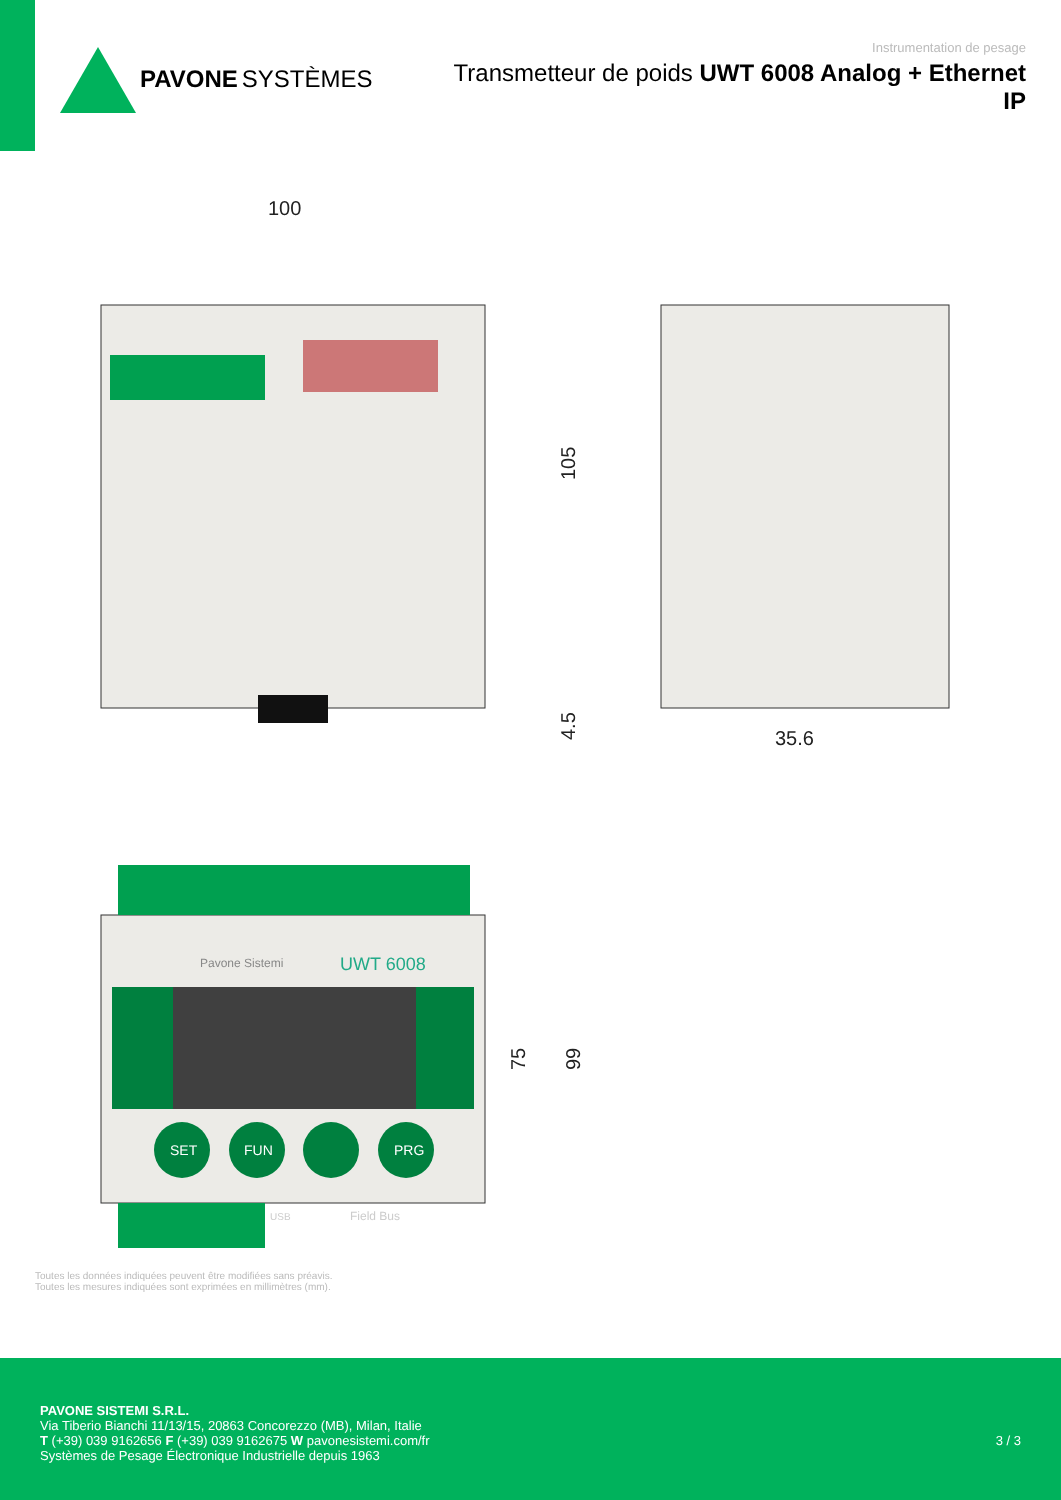PAVONE SYSTÈMES
Instrumentation de pesage
Transmetteur de poids UWT 6008 Analog + Ethernet IP
100
105
4.5
35.6
75
99
SET
FUN
PRG
UWT 6008
Pavone Sistemi
Field Bus
USB
Toutes les données indiquées peuvent être modifiées sans préavis.
Toutes les mesures indiquées sont exprimées en millimètres (mm).
PAVONE SISTEMI S.R.L.
Via Tiberio Bianchi 11/13/15, 20863 Concorezzo (MB), Milan, Italie
T (+39) 039 9162656 F (+39) 039 9162675 W pavonesistemi.com/fr
Systèmes de Pesage Électronique Industrielle depuis 1963
3 / 3